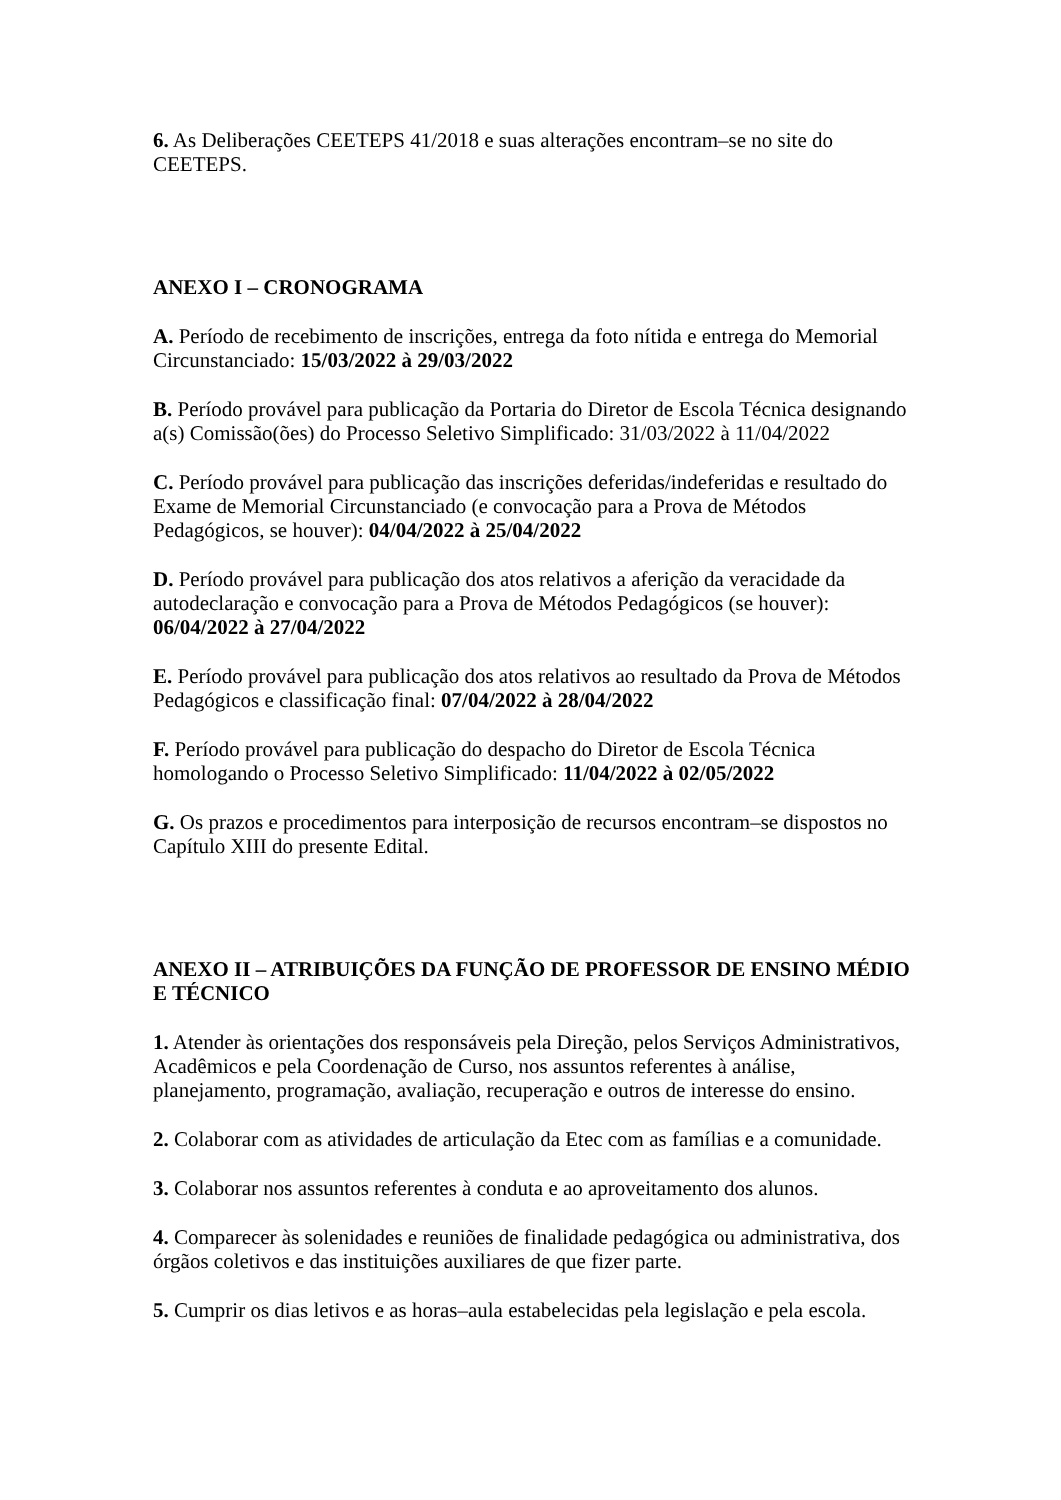6. As Deliberações CEETEPS 41/2018 e suas alterações encontram–se no site do CEETEPS.
ANEXO I – CRONOGRAMA
A. Período de recebimento de inscrições, entrega da foto nítida e entrega do Memorial Circunstanciado: 15/03/2022 à 29/03/2022
B. Período provável para publicação da Portaria do Diretor de Escola Técnica designando a(s) Comissão(ões) do Processo Seletivo Simplificado: 31/03/2022 à 11/04/2022
C. Período provável para publicação das inscrições deferidas/indeferidas e resultado do Exame de Memorial Circunstanciado (e convocação para a Prova de Métodos Pedagógicos, se houver): 04/04/2022 à 25/04/2022
D. Período provável para publicação dos atos relativos a aferição da veracidade da autodeclaração e convocação para a Prova de Métodos Pedagógicos (se houver): 06/04/2022 à 27/04/2022
E. Período provável para publicação dos atos relativos ao resultado da Prova de Métodos Pedagógicos e classificação final: 07/04/2022 à 28/04/2022
F. Período provável para publicação do despacho do Diretor de Escola Técnica homologando o Processo Seletivo Simplificado: 11/04/2022 à 02/05/2022
G. Os prazos e procedimentos para interposição de recursos encontram–se dispostos no Capítulo XIII do presente Edital.
ANEXO II – ATRIBUIÇÕES DA FUNÇÃO DE PROFESSOR DE ENSINO MÉDIO E TÉCNICO
1. Atender às orientações dos responsáveis pela Direção, pelos Serviços Administrativos, Acadêmicos e pela Coordenação de Curso, nos assuntos referentes à análise, planejamento, programação, avaliação, recuperação e outros de interesse do ensino.
2. Colaborar com as atividades de articulação da Etec com as famílias e a comunidade.
3. Colaborar nos assuntos referentes à conduta e ao aproveitamento dos alunos.
4. Comparecer às solenidades e reuniões de finalidade pedagógica ou administrativa, dos órgãos coletivos e das instituições auxiliares de que fizer parte.
5. Cumprir os dias letivos e as horas–aula estabelecidas pela legislação e pela escola.